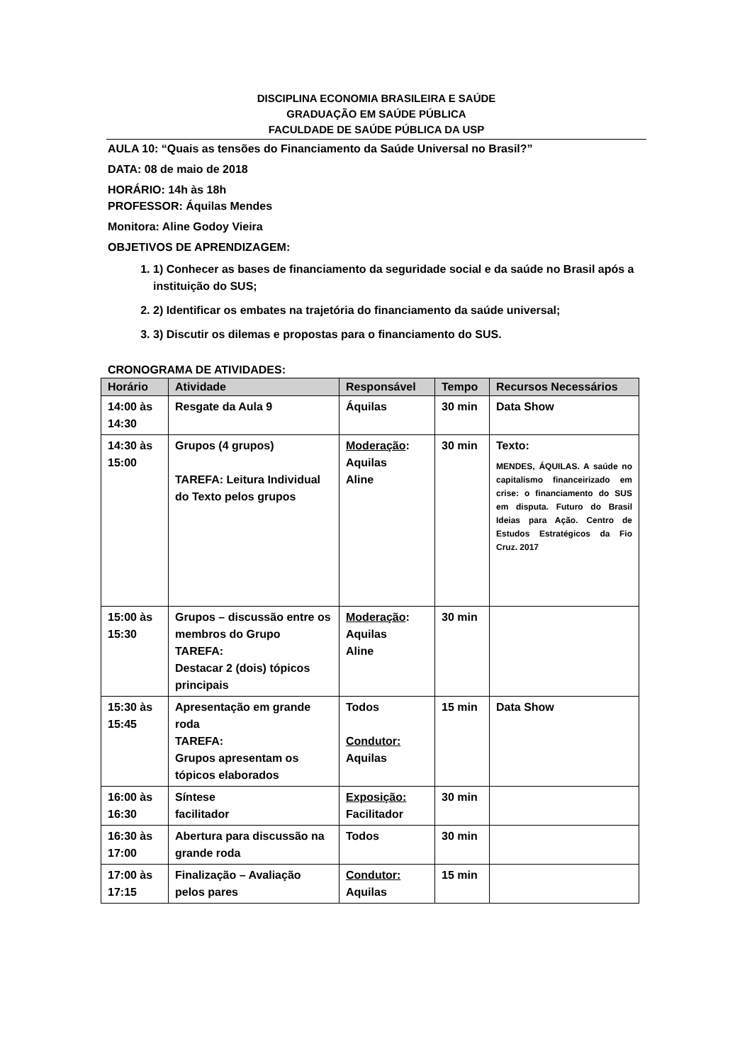DISCIPLINA ECONOMIA BRASILEIRA E SAÚDE
GRADUAÇÃO EM SAÚDE PÚBLICA
FACULDADE DE SAÚDE PÚBLICA DA USP
AULA 10: “Quais as tensões do Financiamento da Saúde Universal no Brasil?”
DATA: 08 de maio de 2018
HORÁRIO: 14h às 18h
PROFESSOR: Áquilas Mendes
Monitora: Aline Godoy Vieira
OBJETIVOS DE APRENDIZAGEM:
1. 1) Conhecer as bases de financiamento da seguridade social e da saúde no Brasil após a instituição do SUS;
2. 2) Identificar os embates na trajetória do financiamento da saúde universal;
3. 3) Discutir os dilemas e propostas para o financiamento do SUS.
CRONOGRAMA DE ATIVIDADES:
| Horário | Atividade | Responsável | Tempo | Recursos Necessários |
| --- | --- | --- | --- | --- |
| 14:00 às 14:30 | Resgate da Aula 9 | Áquilas | 30 min | Data Show |
| 14:30 às 15:00 | Grupos (4 grupos) TAREFA: Leitura Individual do Texto pelos grupos | Moderação : Aquilas Aline | 30 min | Texto: MENDES, ÁQUILAS. A saúde no capitalismo financeirizado em crise: o financiamento do SUS em disputa. Futuro do Brasil Ideias para Ação. Centro de Estudos Estratégicos da Fio Cruz. 2017 |
| 15:00 às 15:30 | Grupos – discussão entre os membros do Grupo TAREFA: Destacar 2 (dois) tópicos principais | Moderação : Aquilas Aline | 30 min | |
| 15:30 às 15:45 | Apresentação em grande roda TAREFA: Grupos apresentam os tópicos elaborados | Todos Condutor: Aquilas | 15 min | Data Show |
| 16:00 às 16:30 | Síntese facilitador | Exposição: Facilitador | 30 min | |
| 16:30 às 17:00 | Abertura para discussão na grande roda | Todos | 30 min | |
| 17:00 às 17:15 | Finalização – Avaliação pelos pares | Condutor: Aquilas | 15 min | |